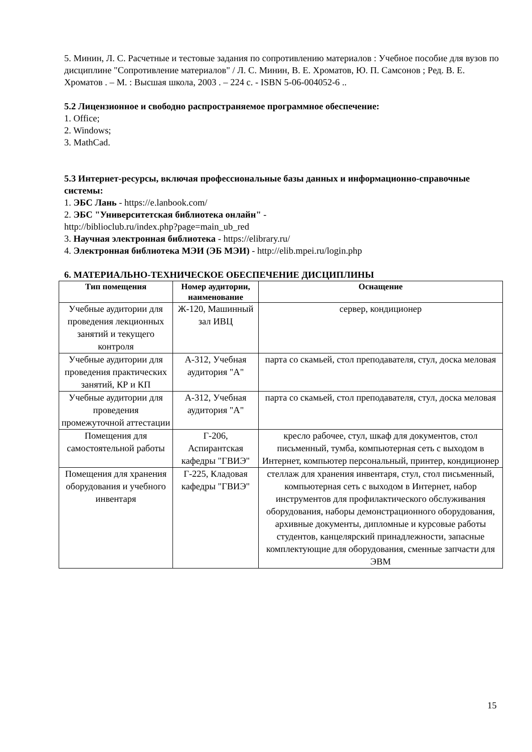5. Минин, Л. С. Расчетные и тестовые задания по сопротивлению материалов : Учебное пособие для вузов по дисциплине "Сопротивление материалов" / Л. С. Минин, В. Е. Хроматов, Ю. П. Самсонов ; Ред. В. Е. Хроматов . – М. : Высшая школа, 2003 . – 224 с. - ISBN 5-06-004052-6 ..
5.2 Лицензионное и свободно распространяемое программное обеспечение:
1. Office;
2. Windows;
3. MathCad.
5.3 Интернет-ресурсы, включая профессиональные базы данных и информационно-справочные системы:
1. ЭБС Лань - https://e.lanbook.com/
2. ЭБС "Университетская библиотека онлайн" -
http://biblioclub.ru/index.php?page=main_ub_red
3. Научная электронная библиотека - https://elibrary.ru/
4. Электронная библиотека МЭИ (ЭБ МЭИ) - http://elib.mpei.ru/login.php
6. МАТЕРИАЛЬНО-ТЕХНИЧЕСКОЕ ОБЕСПЕЧЕНИЕ ДИСЦИПЛИНЫ
| Тип помещения | Номер аудитории, наименование | Оснащение |
| --- | --- | --- |
| Учебные аудитории для проведения лекционных занятий и текущего контроля | Ж-120, Машинный зал ИВЦ | сервер, кондиционер |
| Учебные аудитории для проведения практических занятий, КР и КП | А-312, Учебная аудитория "А" | парта со скамьей, стол преподавателя, стул, доска меловая |
| Учебные аудитории для проведения промежуточной аттестации | А-312, Учебная аудитория "А" | парта со скамьей, стол преподавателя, стул, доска меловая |
| Помещения для самостоятельной работы | Г-206, Аспирантская кафедры "ГВИЭ" | кресло рабочее, стул, шкаф для документов, стол письменный, тумба, компьютерная сеть с выходом в Интернет, компьютер персональный, принтер, кондиционер |
| Помещения для хранения оборудования и учебного инвентаря | Г-225, Кладовая кафедры "ГВИЭ" | стеллаж для хранения инвентаря, стул, стол письменный, компьютерная сеть с выходом в Интернет, набор инструментов для профилактического обслуживания оборудования, наборы демонстрационного оборудования, архивные документы, дипломные и курсовые работы студентов, канцелярский принадлежности, запасные комплектующие для оборудования, сменные запчасти для ЭВМ |
15